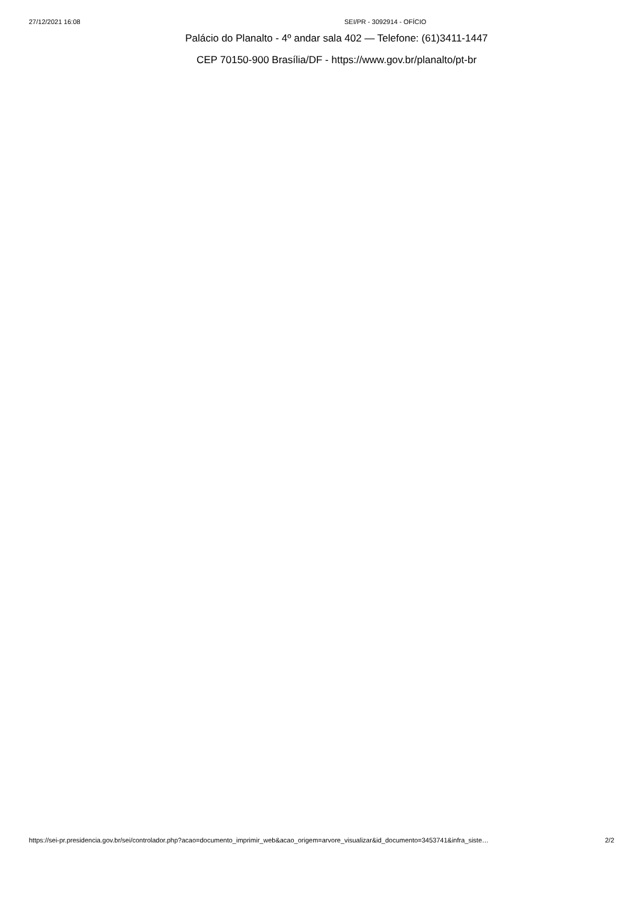27/12/2021 16:08 SEI/PR - 3092914 - OFÍCIO
Palácio do Planalto - 4º andar sala 402 — Telefone: (61)3411-1447
CEP 70150-900 Brasília/DF - https://www.gov.br/planalto/pt-br
https://sei-pr.presidencia.gov.br/sei/controlador.php?acao=documento_imprimir_web&acao_origem=arvore_visualizar&id_documento=3453741&infra_siste… 2/2